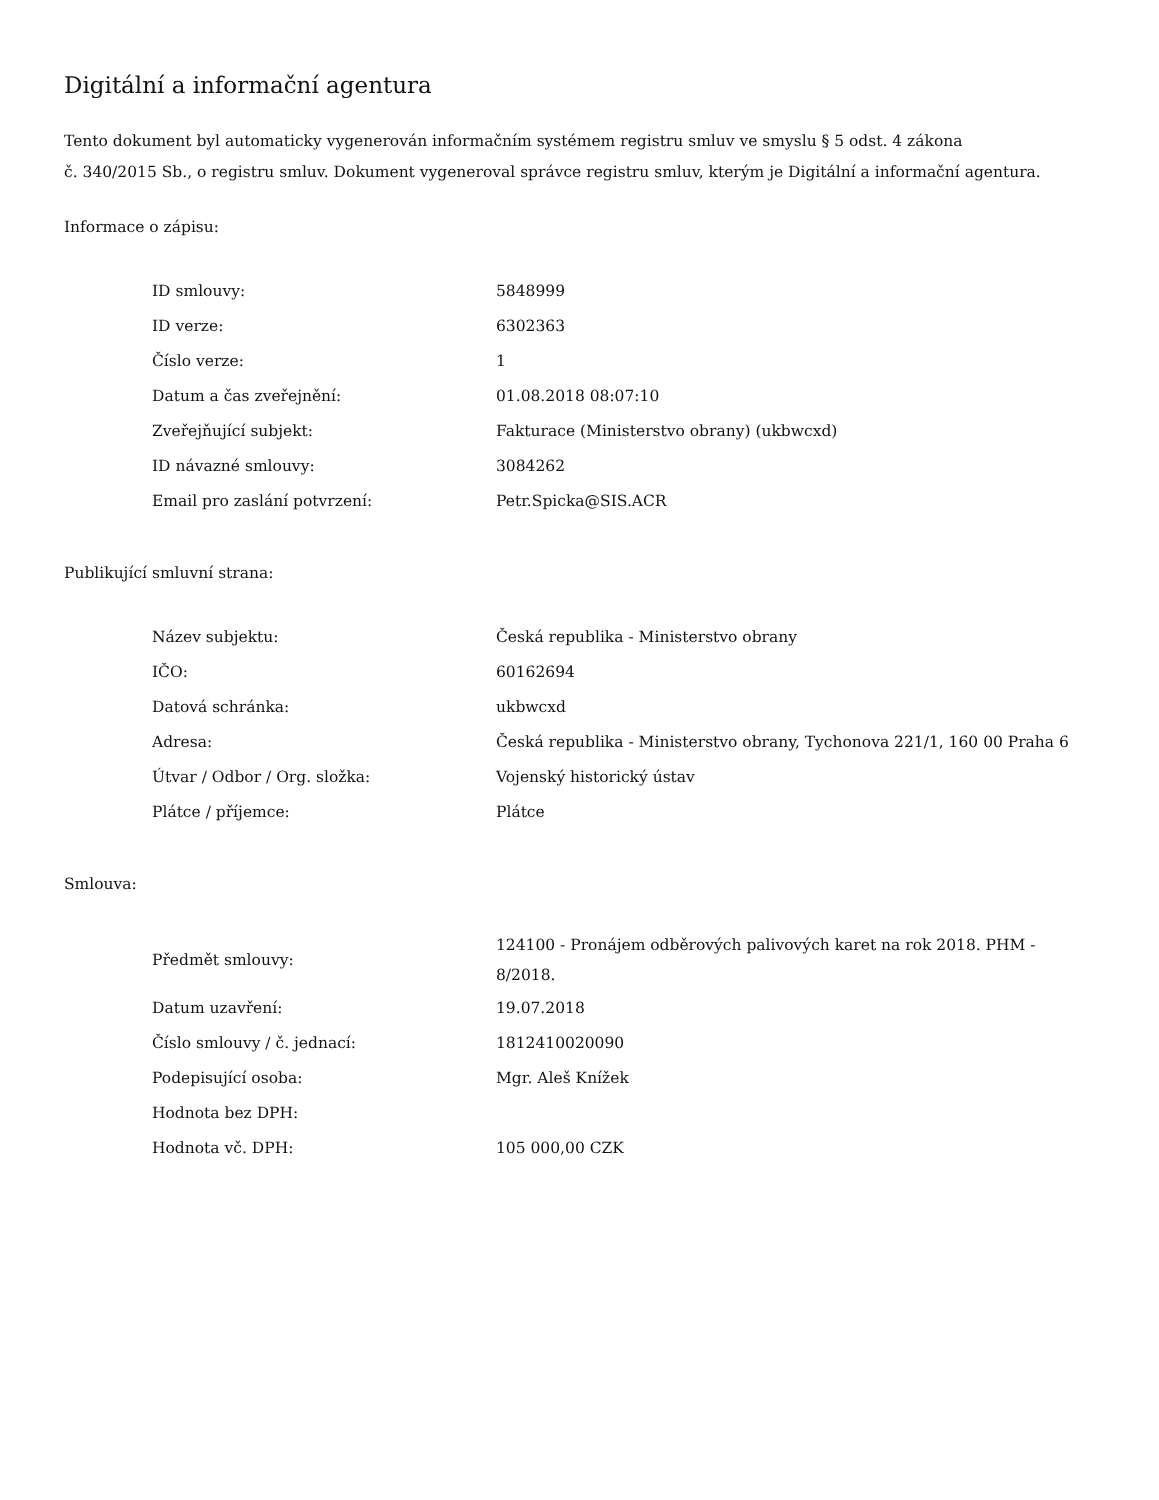Digitální a informační agentura
Tento dokument byl automaticky vygenerován informačním systémem registru smluv ve smyslu § 5 odst. 4 zákona
č. 340/2015 Sb., o registru smluv. Dokument vygeneroval správce registru smluv, kterým je Digitální a informační agentura.
Informace o zápisu:
| ID smlouvy: | 5848999 |
| ID verze: | 6302363 |
| Číslo verze: | 1 |
| Datum a čas zveřejnění: | 01.08.2018 08:07:10 |
| Zveřejňující subjekt: | Fakturace (Ministerstvo obrany) (ukbwcxd) |
| ID návazné smlouvy: | 3084262 |
| Email pro zaslání potvrzení: | Petr.Spicka@SIS.ACR |
Publikující smluvní strana:
| Název subjektu: | Česká republika - Ministerstvo obrany |
| IČO: | 60162694 |
| Datová schránka: | ukbwcxd |
| Adresa: | Česká republika - Ministerstvo obrany, Tychonova 221/1, 160 00 Praha 6 |
| Útvar / Odbor / Org. složka: | Vojenský historický ústav |
| Plátce / příjemce: | Plátce |
Smlouva:
| Předmět smlouvy: | 124100 - Pronájem odběrových palivových karet na rok 2018. PHM - 8/2018. |
| Datum uzavření: | 19.07.2018 |
| Číslo smlouvy / č. jednací: | 1812410020090 |
| Podepisující osoba: | Mgr. Aleš Knížek |
| Hodnota bez DPH: | |
| Hodnota vč. DPH: | 105 000,00 CZK |